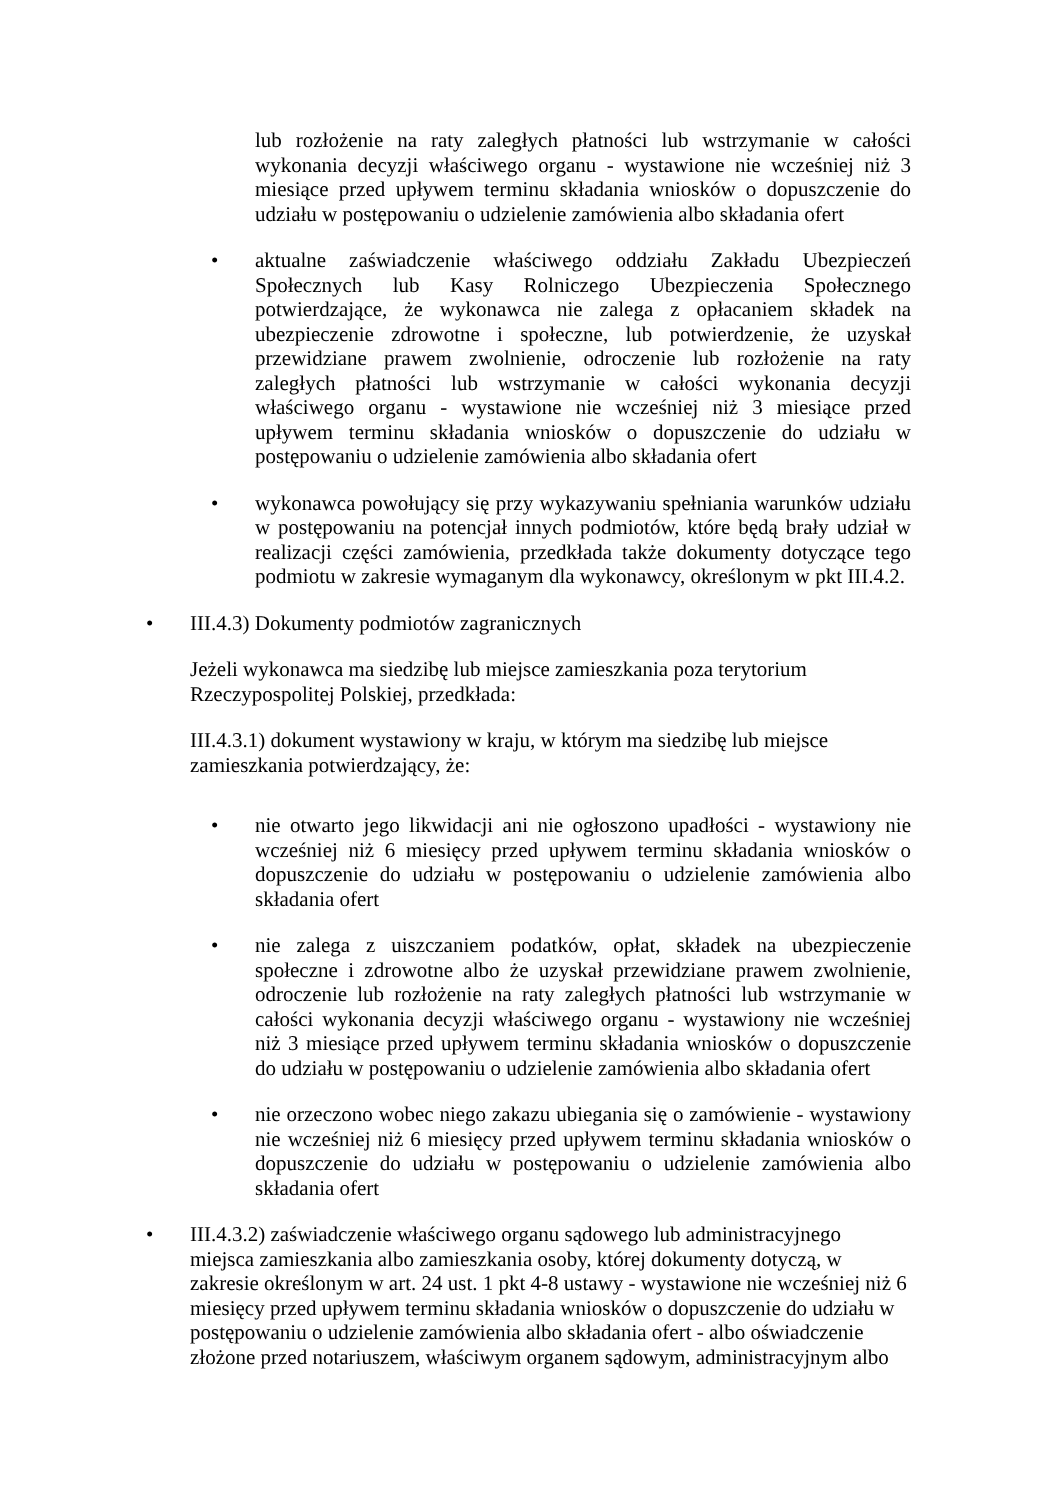lub rozłożenie na raty zaległych płatności lub wstrzymanie w całości wykonania decyzji właściwego organu - wystawione nie wcześniej niż 3 miesiące przed upływem terminu składania wniosków o dopuszczenie do udziału w postępowaniu o udzielenie zamówienia albo składania ofert
• aktualne zaświadczenie właściwego oddziału Zakładu Ubezpieczeń Społecznych lub Kasy Rolniczego Ubezpieczenia Społecznego potwierdzające, że wykonawca nie zalega z opłacaniem składek na ubezpieczenie zdrowotne i społeczne, lub potwierdzenie, że uzyskał przewidziane prawem zwolnienie, odroczenie lub rozłożenie na raty zaległych płatności lub wstrzymanie w całości wykonania decyzji właściwego organu - wystawione nie wcześniej niż 3 miesiące przed upływem terminu składania wniosków o dopuszczenie do udziału w postępowaniu o udzielenie zamówienia albo składania ofert
• wykonawca powołujący się przy wykazywaniu spełniania warunków udziału w postępowaniu na potencjał innych podmiotów, które będą brały udział w realizacji części zamówienia, przedkłada także dokumenty dotyczące tego podmiotu w zakresie wymaganym dla wykonawcy, określonym w pkt III.4.2.
• III.4.3) Dokumenty podmiotów zagranicznych
Jeżeli wykonawca ma siedzibę lub miejsce zamieszkania poza terytorium
Rzeczypospolitej Polskiej, przedkłada:
III.4.3.1) dokument wystawiony w kraju, w którym ma siedzibę lub miejsce
zamieszkania potwierdzający, że:
• nie otwarto jego likwidacji ani nie ogłoszono upadłości - wystawiony nie wcześniej niż 6 miesięcy przed upływem terminu składania wniosków o dopuszczenie do udziału w postępowaniu o udzielenie zamówienia albo składania ofert
• nie zalega z uiszczaniem podatków, opłat, składek na ubezpieczenie społeczne i zdrowotne albo że uzyskał przewidziane prawem zwolnienie, odroczenie lub rozłożenie na raty zaległych płatności lub wstrzymanie w całości wykonania decyzji właściwego organu - wystawiony nie wcześniej niż 3 miesiące przed upływem terminu składania wniosków o dopuszczenie do udziału w postępowaniu o udzielenie zamówienia albo składania ofert
• nie orzeczono wobec niego zakazu ubiegania się o zamówienie - wystawiony nie wcześniej niż 6 miesięcy przed upływem terminu składania wniosków o dopuszczenie do udziału w postępowaniu o udzielenie zamówienia albo składania ofert
• III.4.3.2) zaświadczenie właściwego organu sądowego lub administracyjnego miejsca zamieszkania albo zamieszkania osoby, której dokumenty dotyczą, w zakresie określonym w art. 24 ust. 1 pkt 4-8 ustawy - wystawione nie wcześniej niż 6 miesięcy przed upływem terminu składania wniosków o dopuszczenie do udziału w postępowaniu o udzielenie zamówienia albo składania ofert - albo oświadczenie złożone przed notariuszem, właściwym organem sądowym, administracyjnym albo